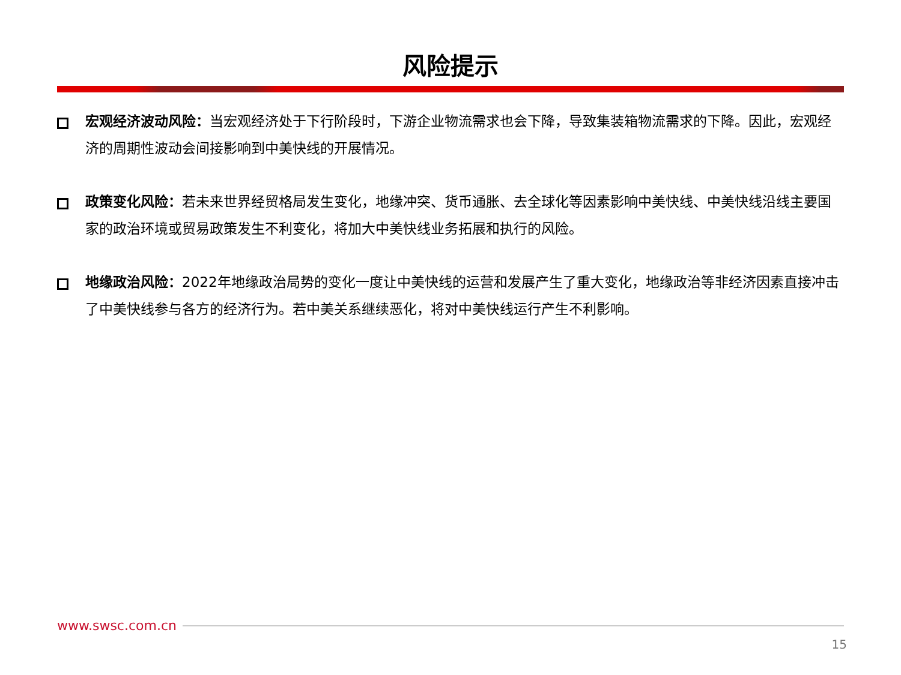风险提示
宏观经济波动风险：当宏观经济处于下行阶段时，下游企业物流需求也会下降，导致集装箱物流需求的下降。因此，宏观经济的周期性波动会间接影响到中美快线的开展情况。
政策变化风险：若未来世界经贸格局发生变化，地缘冲突、货币通胀、去全球化等因素影响中美快线、中美快线沿线主要国家的政治环境或贸易政策发生不利变化，将加大中美快线业务拓展和执行的风险。
地缘政治风险：2022年地缘政治局势的变化一度让中美快线的运营和发展产生了重大变化，地缘政治等非经济因素直接冲击了中美快线参与各方的经济行为。若中美关系继续恶化，将对中美快线运行产生不利影响。
www.swsc.com.cn
15